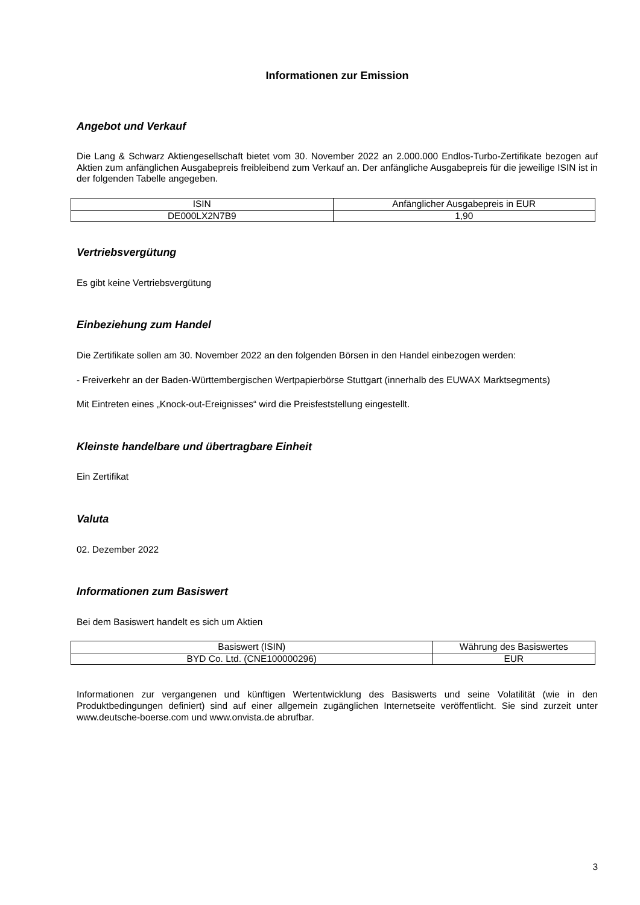Informationen zur Emission
Angebot und Verkauf
Die Lang & Schwarz Aktiengesellschaft bietet vom 30. November 2022 an 2.000.000 Endlos-Turbo-Zertifikate bezogen auf Aktien zum anfänglichen Ausgabepreis freibleibend zum Verkauf an. Der anfängliche Ausgabepreis für die jeweilige ISIN ist in der folgenden Tabelle angegeben.
| ISIN | Anfänglicher Ausgabepreis in EUR |
| --- | --- |
| DE000LX2N7B9 | 1,90 |
Vertriebsvergütung
Es gibt keine Vertriebsvergütung
Einbeziehung zum Handel
Die Zertifikate sollen am 30. November 2022 an den folgenden Börsen in den Handel einbezogen werden:
- Freiverkehr an der Baden-Württembergischen Wertpapierbörse Stuttgart (innerhalb des EUWAX Marktsegments)
Mit Eintreten eines „Knock-out-Ereignisses“ wird die Preisfeststellung eingestellt.
Kleinste handelbare und übertragbare Einheit
Ein Zertifikat
Valuta
02. Dezember 2022
Informationen zum Basiswert
Bei dem Basiswert handelt es sich um Aktien
| Basiswert (ISIN) | Währung des Basiswertes |
| --- | --- |
| BYD Co. Ltd. (CNE100000296) | EUR |
Informationen zur vergangenen und künftigen Wertentwicklung des Basiswerts und seine Volatilität (wie in den Produktbedingungen definiert) sind auf einer allgemein zugänglichen Internetseite veröffentlicht. Sie sind zurzeit unter www.deutsche-boerse.com und www.onvista.de abrufbar.
3